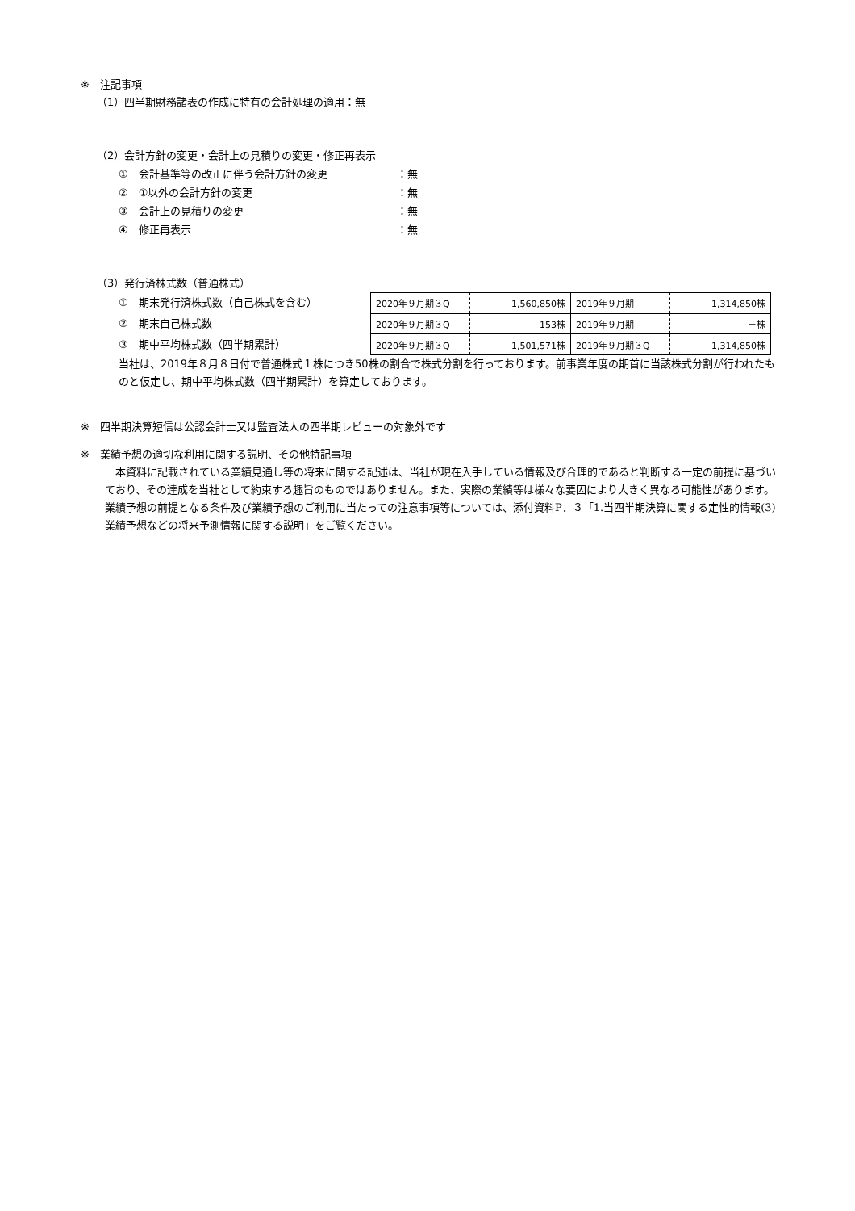※　注記事項
（1）四半期財務諸表の作成に特有の会計処理の適用：無
（2）会計方針の変更・会計上の見積りの変更・修正再表示
①　会計基準等の改正に伴う会計方針の変更 ：無
②　①以外の会計方針の変更 ：無
③　会計上の見積りの変更 ：無
④　修正再表示 ：無
（3）発行済株式数（普通株式）
①　期末発行済株式数（自己株式を含む）
②　期末自己株式数
③　期中平均株式数（四半期累計）
| 2020年９月期３Q | 1,560,850株 | 2019年９月期 | 1,314,850株 |
| 2020年９月期３Q | 153株 | 2019年９月期 | －株 |
| 2020年９月期３Q | 1,501,571株 | 2019年９月期３Q | 1,314,850株 |
当社は、2019年８月８日付で普通株式１株につき50株の割合で株式分割を行っております。前事業年度の期首に当該株式分割が行われたものと仮定し、期中平均株式数（四半期累計）を算定しております。
※　四半期決算短信は公認会計士又は監査法人の四半期レビューの対象外です
※　業績予想の適切な利用に関する説明、その他特記事項
　本資料に記載されている業績見通し等の将来に関する記述は、当社が現在入手している情報及び合理的であると判断する一定の前提に基づいており、その達成を当社として約束する趣旨のものではありません。また、実際の業績等は様々な要因により大きく異なる可能性があります。業績予想の前提となる条件及び業績予想のご利用に当たっての注意事項等については、添付資料P．３「1.当四半期決算に関する定性的情報(3)業績予想などの将来予測情報に関する説明」をご覧ください。